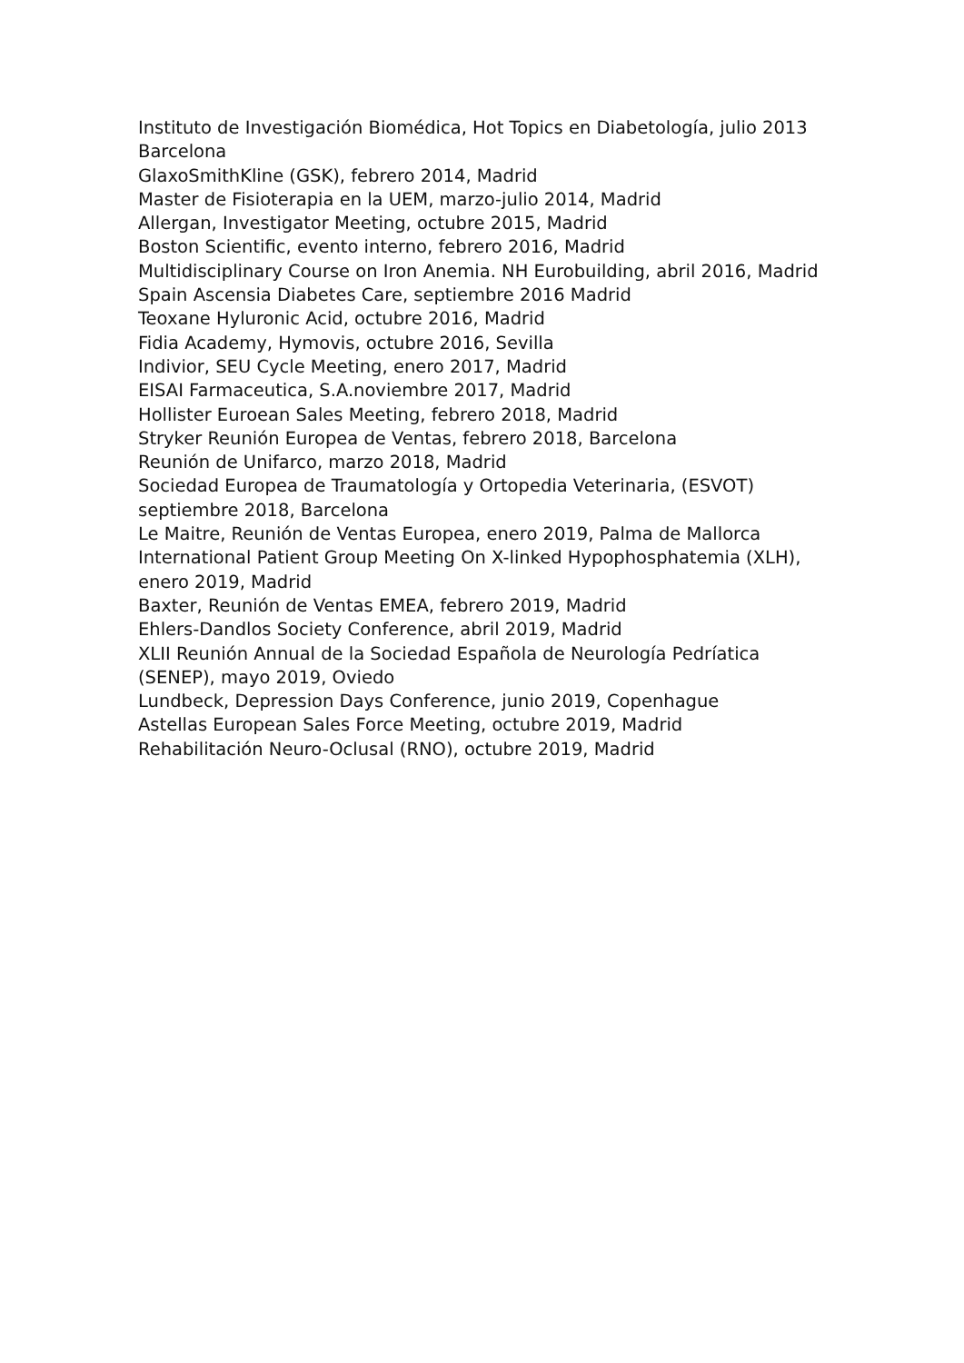Instituto de Investigación Biomédica, Hot Topics en Diabetología, julio 2013 Barcelona
GlaxoSmithKline (GSK), febrero 2014, Madrid
Master de Fisioterapia en la UEM, marzo-julio 2014, Madrid
Allergan, Investigator Meeting, octubre 2015, Madrid
Boston Scientific, evento interno, febrero 2016, Madrid
Multidisciplinary Course on Iron Anemia. NH Eurobuilding, abril 2016, Madrid
Spain Ascensia Diabetes Care, septiembre 2016 Madrid
Teoxane Hyluronic Acid, octubre 2016, Madrid
Fidia Academy, Hymovis, octubre 2016, Sevilla
Indivior, SEU Cycle Meeting, enero 2017, Madrid
EISAI Farmaceutica, S.A.noviembre 2017, Madrid
Hollister Euroean Sales Meeting, febrero 2018, Madrid
Stryker Reunión Europea de Ventas, febrero 2018, Barcelona
Reunión de Unifarco, marzo 2018, Madrid
Sociedad Europea de Traumatología y Ortopedia Veterinaria, (ESVOT) septiembre 2018, Barcelona
Le Maitre, Reunión de Ventas Europea, enero 2019, Palma de Mallorca
International Patient Group Meeting On X-linked Hypophosphatemia (XLH), enero 2019, Madrid
Baxter, Reunión de Ventas EMEA, febrero 2019, Madrid
Ehlers-Dandlos Society Conference, abril 2019, Madrid
XLII Reunión Annual de la Sociedad Española de Neurología Pedríatica (SENEP), mayo 2019, Oviedo
Lundbeck, Depression Days Conference, junio 2019, Copenhague
Astellas European Sales Force Meeting, octubre 2019, Madrid
Rehabilitación Neuro-Oclusal (RNO), octubre 2019, Madrid